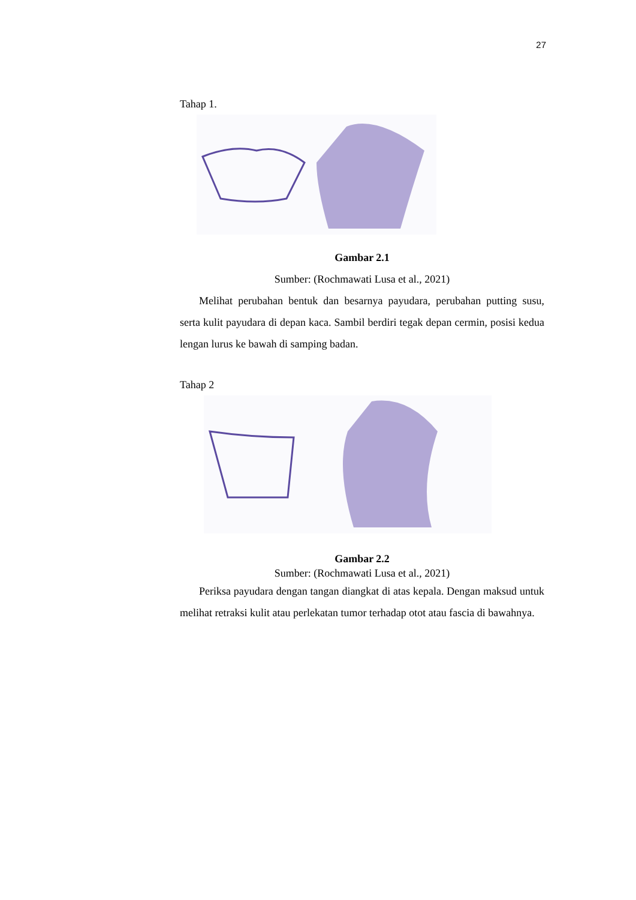27
Tahap 1.
Gambar 2.1
Sumber: (Rochmawati Lusa et al., 2021)
Melihat perubahan bentuk dan besarnya payudara, perubahan putting susu, serta kulit payudara di depan kaca. Sambil berdiri tegak depan cermin, posisi kedua lengan lurus ke bawah di samping badan.
Tahap 2
Gambar 2.2
Sumber: (Rochmawati Lusa et al., 2021)
Periksa payudara dengan tangan diangkat di atas kepala. Dengan maksud untuk melihat retraksi kulit atau perlekatan tumor terhadap otot atau fascia di bawahnya.